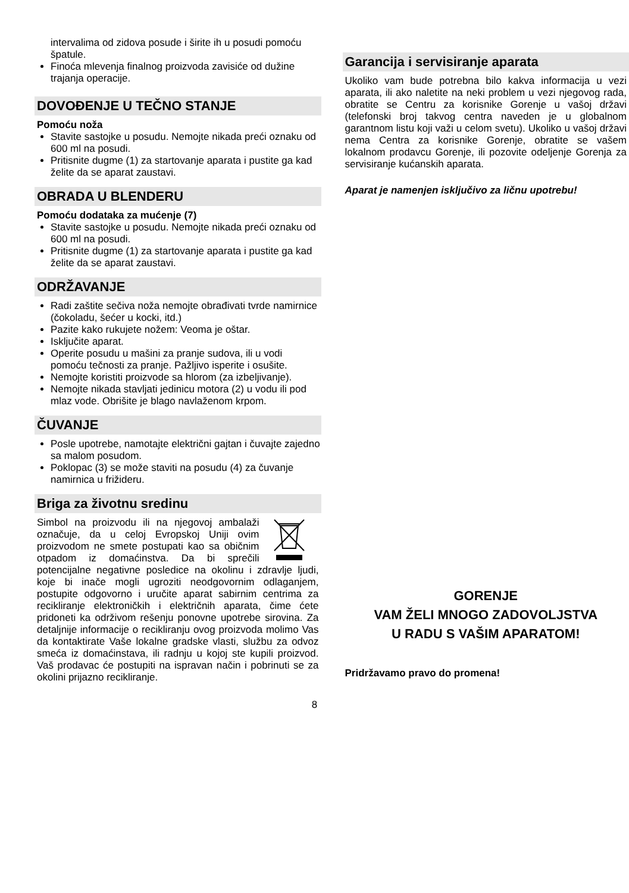intervalima od zidova posude i širite ih u posudi pomoću špatule.
Finoća mlevenja finalnog proizvoda zavisiće od dužine trajanja operacije.
DOVOĐENJE U TEČNO STANJE
Pomoću noža
Stavite sastojke u posudu. Nemojte nikada preći oznaku od 600 ml na posudi.
Pritisnite dugme (1) za startovanje aparata i pustite ga kad želite da se aparat zaustavi.
OBRADA U BLENDERU
Pomoću dodataka za mućenje (7)
Stavite sastojke u posudu. Nemojte nikada preći oznaku od 600 ml na posudi.
Pritisnite dugme (1) za startovanje aparata i pustite ga kad želite da se aparat zaustavi.
ODRŽAVANJE
Radi zaštite sečiva noža nemojte obrađivati tvrde namirnice (čokoladu, šećer u kocki, itd.)
Pazite kako rukujete nožem: Veoma je oštar.
Isključite aparat.
Operite posudu u mašini za pranje sudova, ili u vodi pomoću tečnosti za pranje. Pažljivo isperite i osušite.
Nemojte koristiti proizvode sa hlorom (za izbeljivanje).
Nemojte nikada stavljati jedinicu motora (2) u vodu ili pod mlaz vode. Obrišite je blago navlaženom krpom.
ČUVANJE
Posle upotrebe, namotajte električni gajtan i čuvajte zajedno sa malom posudom.
Poklopac (3) se može staviti na posudu (4) za čuvanje namirnica u frižideru.
Briga za životnu sredinu
Simbol na proizvodu ili na njegovoj ambalaži označuje, da u celoj Evropskoj Uniji ovim proizvodom ne smete postupati kao sa običnim otpadom iz domaćinstva. Da bi sprečili potencijalne negativne posledice na okolinu i zdravlje ljudi, koje bi inače mogli ugroziti neodgovornim odlaganjem, postupite odgovorno i uručite aparat sabirnim centrima za recikliranje elektroničkih i električnih aparata, čime ćete pridoneti ka održivom rešenju ponovne upotrebe sirovina. Za detaljnije informacije o recikliranju ovog proizvoda molimo Vas da kontaktirate Vaše lokalne gradske vlasti, službu za odvoz smeća iz domaćinstava, ili radnju u kojoj ste kupili proizvod. Vaš prodavac će postupiti na ispravan način i pobrinuti se za okolini prijazno recikliranje.
Garancija i servisiranje aparata
Ukoliko vam bude potrebna bilo kakva informacija u vezi aparata, ili ako naletite na neki problem u vezi njegovog rada, obratite se Centru za korisnike Gorenje u vašoj državi (telefonski broj takvog centra naveden je u globalnom garantnom listu koji važi u celom svetu). Ukoliko u vašoj državi nema Centra za korisnike Gorenje, obratite se vašem lokalnom prodavcu Gorenje, ili pozovite odeljenje Gorenja za servisiranje kućanskih aparata.
Aparat je namenjen isključivo za ličnu upotrebu!
GORENJE
VAM ŽELI MNOGO ZADOVOLJSTVA
U RADU S VAŠIM APARATOM!
Pridržavamo pravo do promena!
8